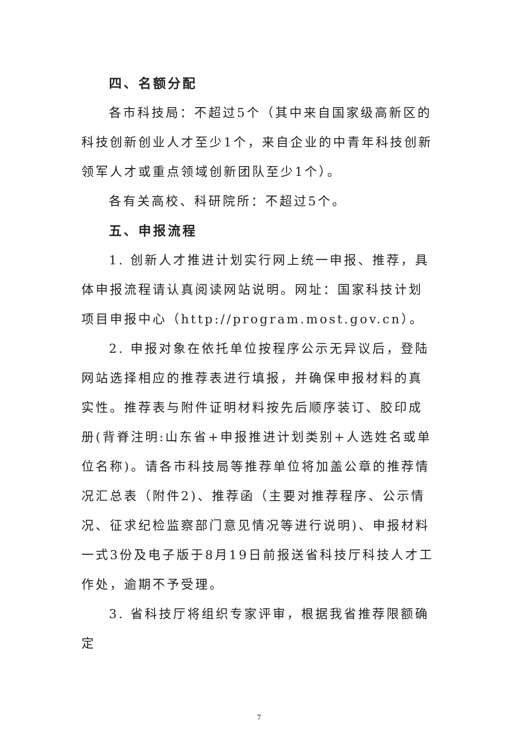四、名额分配
各市科技局：不超过5个（其中来自国家级高新区的科技创新创业人才至少1个，来自企业的中青年科技创新领军人才或重点领域创新团队至少1个）。
各有关高校、科研院所：不超过5个。
五、申报流程
1. 创新人才推进计划实行网上统一申报、推荐，具体申报流程请认真阅读网站说明。网址：国家科技计划项目申报中心（http://program.most.gov.cn）。
2. 申报对象在依托单位按程序公示无异议后，登陆网站选择相应的推荐表进行填报，并确保申报材料的真实性。推荐表与附件证明材料按先后顺序装订、胶印成册(背脊注明:山东省+申报推进计划类别+人选姓名或单位名称)。请各市科技局等推荐单位将加盖公章的推荐情况汇总表（附件2)、推荐函（主要对推荐程序、公示情况、征求纪检监察部门意见情况等进行说明)、申报材料一式3份及电子版于8月19日前报送省科技厅科技人才工作处，逾期不予受理。
3. 省科技厅将组织专家评审，根据我省推荐限额确定
7